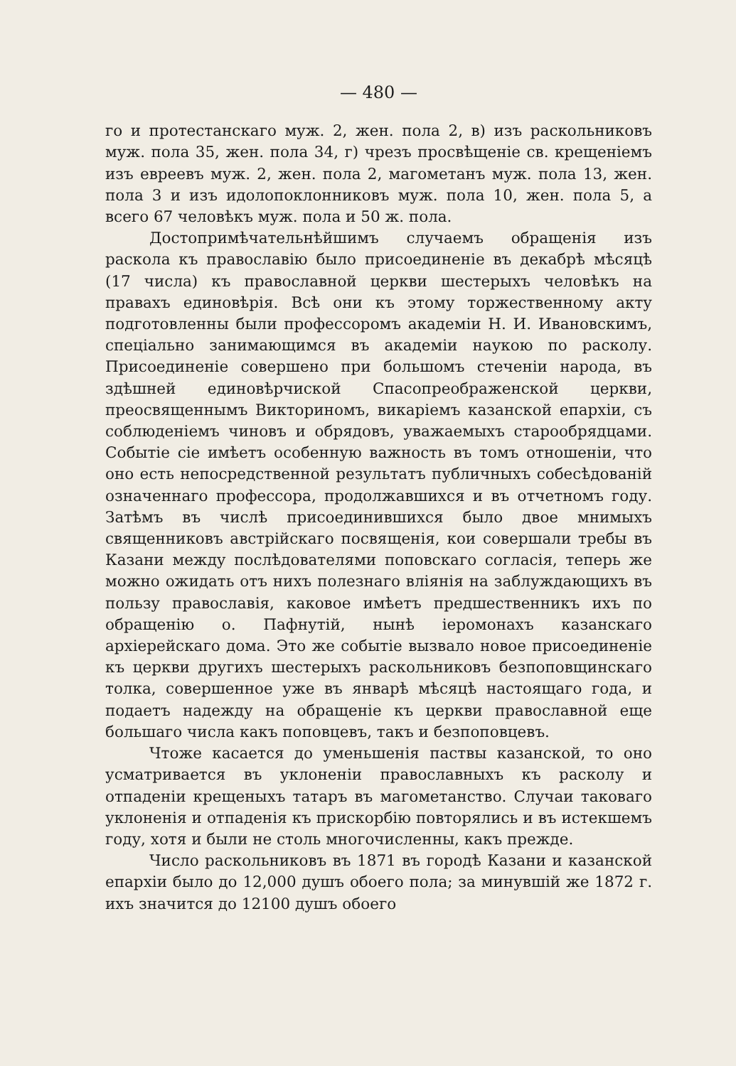— 480 —
го и протестанскаго муж. 2, жен. пола 2, в) изъ раскольниковъ муж. пола 35, жен. пола 34, г) чрезъ просвѣщеніе св. крещеніемъ изъ евреевъ муж. 2, жен. пола 2, магометанъ муж. пола 13, жен. пола 3 и изъ идолопоклонниковъ муж. пола 10, жен. пола 5, а всего 67 человѣкъ муж. пола и 50 ж. пола.
Достопримѣчательнѣйшимъ случаемъ обращенія изъ раскола къ православію было присоединеніе въ декабрѣ мѣсяцѣ (17 числа) къ православной церкви шестерыхъ человѣкъ на правахъ единовѣрія. Всѣ они къ этому торжественному акту подготовленны были профессоромъ академіи Н. И. Ивановскимъ, спеціально занимающимся въ академіи наукою по расколу. Присоединеніе совершено при большомъ стеченіи народа, въ здѣшней единовѣрчиской Спасопреображенской церкви, преосвященнымъ Викториномъ, викаріемъ казанской епархіи, съ соблюденіемъ чиновъ и обрядовъ, уважаемыхъ старообрядцами. Событіе сіе имѣетъ особенную важность въ томъ отношеніи, что оно есть непосредственной результатъ публичныхъ собесѣдованій означеннаго профессора, продолжавшихся и въ отчетномъ году. Затѣмъ въ числѣ присоединившихся было двое мнимыхъ священниковъ австрійскаго посвященія, кои совершали требы въ Казани между послѣдователями поповскаго согласія, теперь же можно ожидать отъ нихъ полезнаго вліянія на заблуждающихъ въ пользу православія, каковое имѣетъ предшественникъ ихъ по обращенію о. Пафнутій, нынѣ іеромонахъ казанскаго архіерейскаго дома. Это же событіе вызвало новое присоединеніе къ церкви другихъ шестерыхъ раскольниковъ безпоповщинскаго толка, совершенное уже въ январѣ мѣсяцѣ настоящаго года, и подаетъ надежду на обращеніе къ церкви православной еще большаго числа какъ поповцевъ, такъ и безпоповцевъ.
Чтоже касается до уменьшенія паствы казанской, то оно усматривается въ уклоненіи православныхъ къ расколу и отпаденіи крещеныхъ татаръ въ магометанство. Случаи таковаго уклоненія и отпаденія къ прискорбію повторялись и въ истекшемъ году, хотя и были не столь многочисленны, какъ прежде.
Число раскольниковъ въ 1871 въ городѣ Казани и казанской епархіи было до 12,000 душъ обоего пола; за минувшій же 1872 г. ихъ значится до 12100 душъ обоего